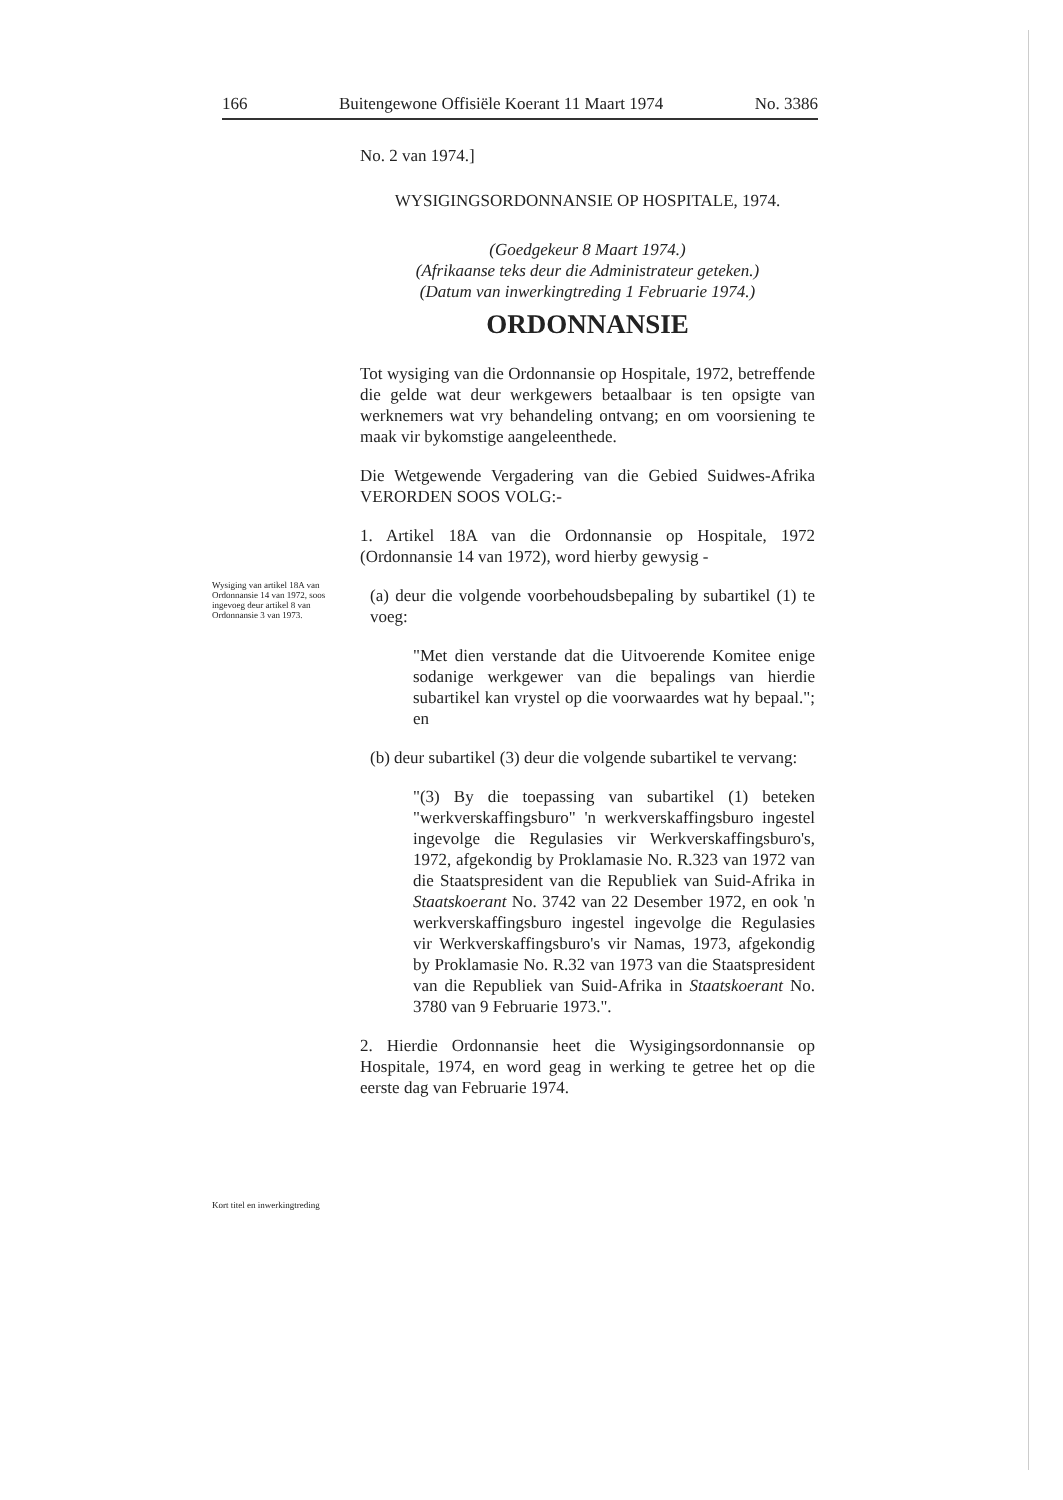166 Buitengewone Offisiële Koerant 11 Maart 1974 No. 3386
Wysiging van artikel 18A van Ordonnansie 14 van 1972, soos ingevoeg deur artikel 8 van Ordonnansie 3 van 1973.
Kort titel en inwerkingtreding
No. 2 van 1974.]
WYSIGINGSORDONNANSIE OP HOSPITALE, 1974.
(Goedgekeur 8 Maart 1974.)
(Afrikaanse teks deur die Administrateur geteken.)
(Datum van inwerkingtreding 1 Februarie 1974.)
ORDONNANSIE
Tot wysiging van die Ordonnansie op Hospitale, 1972, betreffende die gelde wat deur werkgewers betaalbaar is ten opsigte van werknemers wat vry behandeling ontvang; en om voorsiening te maak vir bykomstige aangeleenthede.
Die Wetgewende Vergadering van die Gebied Suidwes-Afrika VERORDEN SOOS VOLG:-
1. Artikel 18A van die Ordonnansie op Hospitale, 1972 (Ordonnansie 14 van 1972), word hierby gewysig -
(a) deur die volgende voorbehoudsbepaling by subartikel (1) te voeg:
"Met dien verstande dat die Uitvoerende Komitee enige sodanige werkgewer van die bepalings van hierdie subartikel kan vrystel op die voorwaardes wat hy bepaal."; en
(b) deur subartikel (3) deur die volgende subartikel te vervang:
"(3) By die toepassing van subartikel (1) beteken "werkverskaffingsburo" 'n werkverskaffingsburo ingestel ingevolge die Regulasies vir Werkverskaffingsburo's, 1972, afgekondig by Proklamasie No. R.323 van 1972 van die Staatspresident van die Republiek van Suid-Afrika in Staatskoerant No. 3742 van 22 Desember 1972, en ook 'n werkverskaffingsburo ingestel ingevolge die Regulasies vir Werkverskaffingsburo's vir Namas, 1973, afgekondig by Proklamasie No. R.32 van 1973 van die Staatspresident van die Republiek van Suid-Afrika in Staatskoerant No. 3780 van 9 Februarie 1973.".
2. Hierdie Ordonnansie heet die Wysigingsordonnansie op Hospitale, 1974, en word geag in werking te getree het op die eerste dag van Februarie 1974.